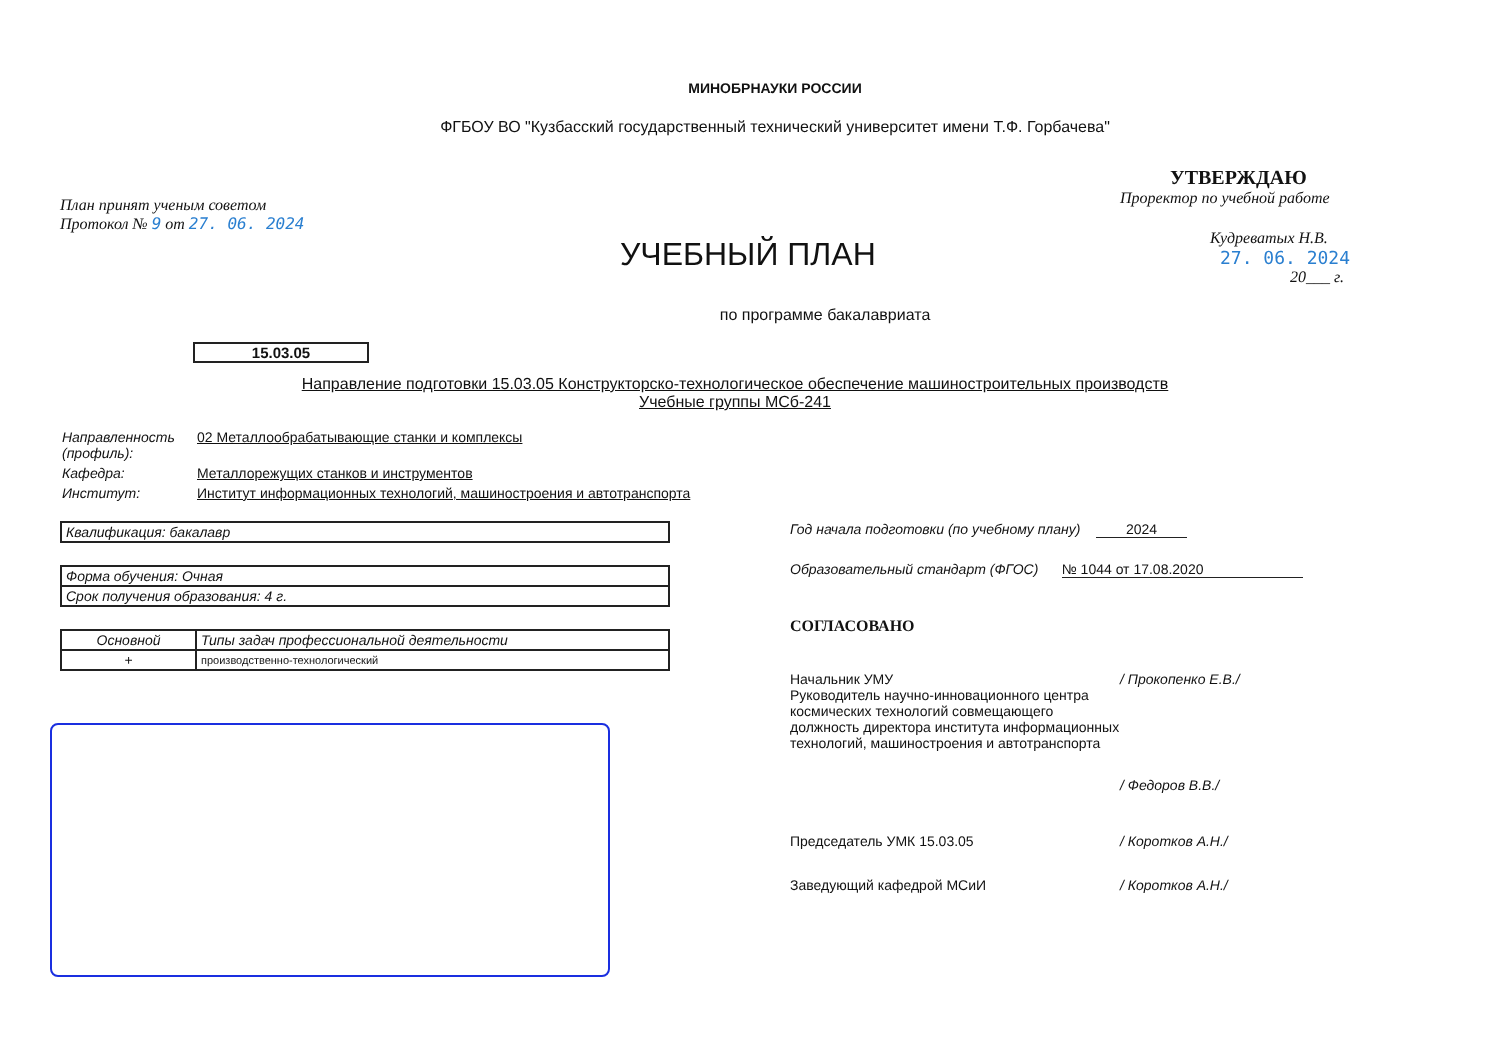МИНОБРНАУКИ РОССИИ
ФГБОУ ВО "Кузбасский государственный технический университет имени Т.Ф. Горбачева"
План принят ученым советом
Протокол № 9 от 27. 06. 2024
УЧЕБНЫЙ ПЛАН
УТВЕРЖДАЮ
Проректор по учебной работе
Кудреватых Н.В.
27. 06. 2024
20___ г.
по программе бакалавриата
15.03.05
Направление подготовки 15.03.05 Конструкторско-технологическое обеспечение машиностроительных производств
Учебные группы МСб-241
Направленность (профиль):
02 Металлообрабатывающие станки и комплексы
Кафедра: Металлорежущих станков и инструментов
Институт: Институт информационных технологий, машиностроения и автотранспорта
| Квалификация: бакалавр |
| Форма обучения: Очная |
| Срок получения образования: 4 г. |
| Основной | Типы задач профессиональной деятельности |
| + | производственно-технологический |
Год начала подготовки (по учебному плану) 2024
Образовательный стандарт (ФГОС) № 1044 от 17.08.2020
СОГЛАСОВАНО
Начальник УМУ / Прокопенко Е.В./
Руководитель научно-инновационного центра космических технологий совмещающего должность директора института информационных технологий, машиностроения и автотранспорта
/ Федоров В.В./
Председатель УМК 15.03.05 / Коротков А.Н./
Заведующий кафедрой МСиИ / Коротков А.Н./